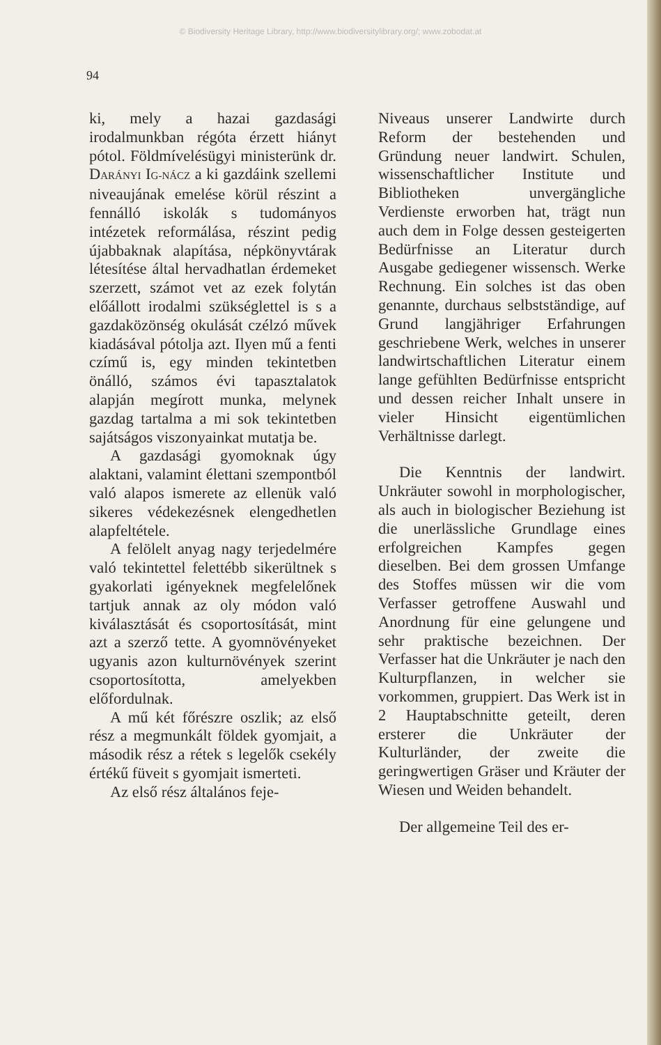© Biodiversity Heritage Library, http://www.biodiversitylibrary.org/; www.zobodat.at
94
ki, mely a hazai gazdasági irodalmunkban régóta érzett hiányt pótol. Földmívelésügyi ministerünk dr. DARÁNYI IG-NÁCZ a ki gazdáink szellemi niveaujának emelése körül részint a fennálló iskolák s tudományos intézetek reformálása, részint pedig újabbaknak alapítása, népkönyvtárak létesítése által hervadhatlan érdemeket szerzett, számot vet az ezek folytán előállott irodalmi szükséglettel is s a gazdaközönség okulását czélzó művek kiadásával pótolja azt. Ilyen mű a fenti czímű is, egy minden tekintetben önálló, számos évi tapasztalatok alapján megírott munka, melynek gazdag tartalma a mi sok tekintetben sajátságos viszonyainkat mutatja be.
A gazdasági gyomoknak úgy alaktani, valamint élettani szempontból való alapos ismerete az ellenük való sikeres védekezésnek elengedhetlen alapfeltétele.
A felölelt anyag nagy terjedelmére való tekintettel felettébb sikerültnek s gyakorlati igényeknek megfelelőnek tartjuk annak az oly módon való kiválasztását és csoportosítását, mint azt a szerző tette. A gyomnövényeket ugyanis azon kulturnövények szerint csoportosította, amelyekben előfordulnak.
A mű két főrészre oszlik; az első rész a megmunkált földek gyomjait, a második rész a rétek s legelők csekély értékű füveit s gyomjait ismerteti.
Az első rész általános feje-
Niveaus unserer Landwirte durch Reform der bestehenden und Gründung neuer landwirt. Schulen, wissenschaftlicher Institute und Bibliotheken unvergängliche Verdienste erworben hat, trägt nun auch dem in Folge dessen gesteigerten Bedürfnisse an Literatur durch Ausgabe gediegener wissensch. Werke Rechnung. Ein solches ist das oben genannte, durchaus selbstständige, auf Grund langjähriger Erfahrungen geschriebene Werk, welches in unserer landwirtschaftlichen Literatur einem lange gefühlten Bedürfnisse entspricht und dessen reicher Inhalt unsere in vieler Hinsicht eigentümlichen Verhältnisse darlegt.
Die Kenntnis der landwirt. Unkräuter sowohl in morphologischer, als auch in biologischer Beziehung ist die unerlässliche Grundlage eines erfolgreichen Kampfes gegen dieselben. Bei dem grossen Umfange des Stoffes müssen wir die vom Verfasser getroffene Auswahl und Anordnung für eine gelungene und sehr praktische bezeichnen. Der Verfasser hat die Unkräuter je nach den Kulturpflanzen, in welcher sie vorkommen, gruppiert. Das Werk ist in 2 Hauptabschnitte geteilt, deren ersterer die Unkräuter der Kulturländer, der zweite die geringwertigen Gräser und Kräuter der Wiesen und Weiden behandelt.
Der allgemeine Teil des er-